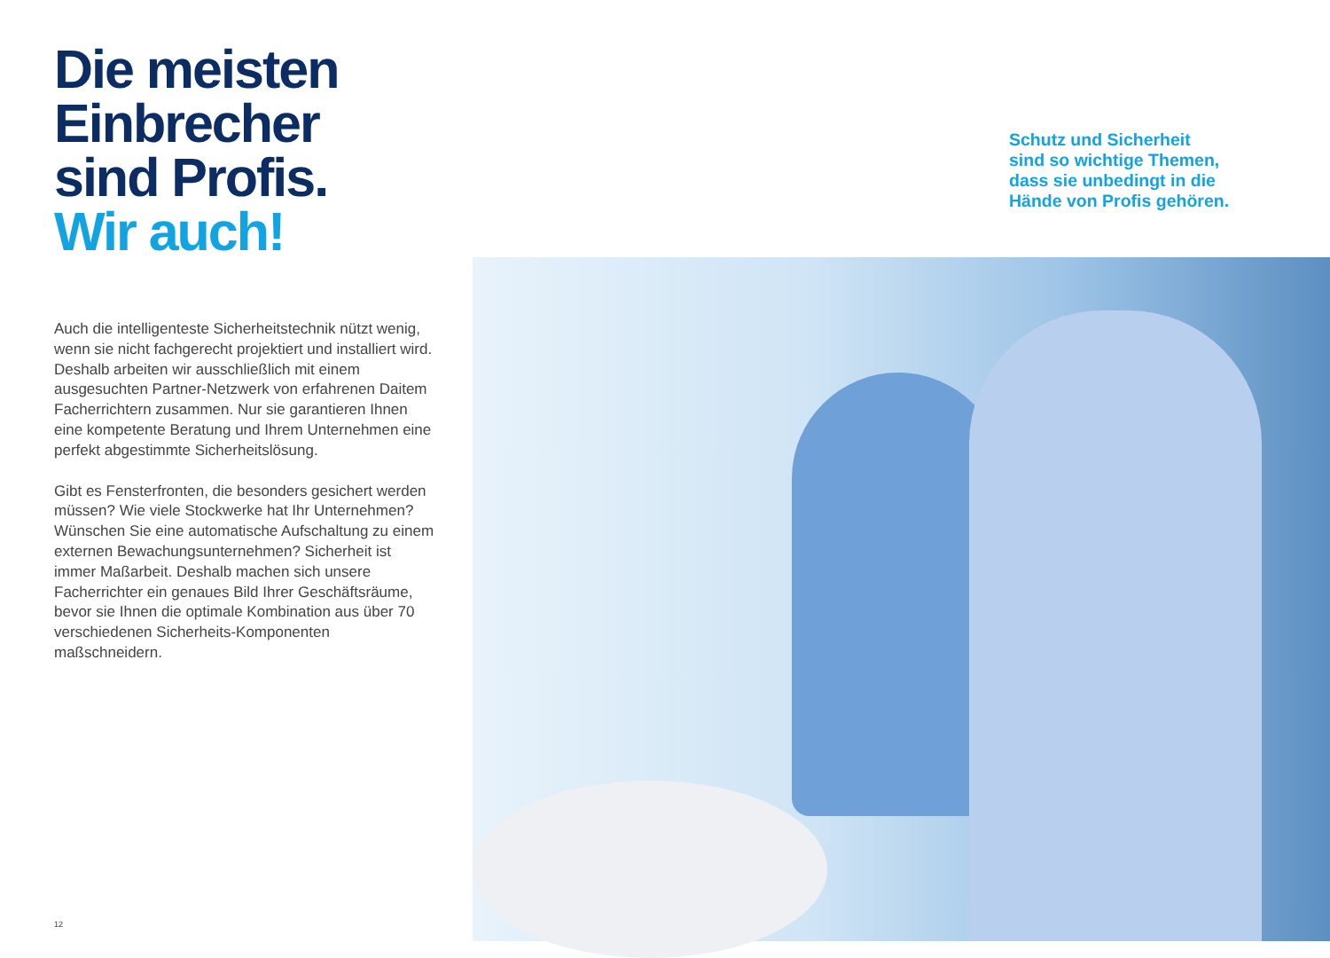Die meisten Einbrecher sind Profis.
Wir auch!
Auch die intelligenteste Sicherheitstechnik nützt wenig, wenn sie nicht fachgerecht projektiert und installiert wird. Deshalb arbeiten wir ausschließlich mit einem ausgesuchten Partner-Netzwerk von erfahrenen Daitem Facherrichtern zusammen. Nur sie garantieren Ihnen eine kompetente Beratung und Ihrem Unternehmen eine perfekt abgestimmte Sicherheitslösung.
Gibt es Fensterfronten, die besonders gesichert werden müssen? Wie viele Stockwerke hat Ihr Unternehmen? Wünschen Sie eine automatische Aufschaltung zu einem externen Bewachungsunternehmen? Sicherheit ist immer Maßarbeit. Deshalb machen sich unsere Facherrichter ein genaues Bild Ihrer Geschäftsräume, bevor sie Ihnen die optimale Kombination aus über 70 verschiedenen Sicherheits-Komponenten maßschneidern.
Schutz und Sicherheit
sind so wichtige Themen,
dass sie unbedingt in die
Hände von Profis gehören.
12